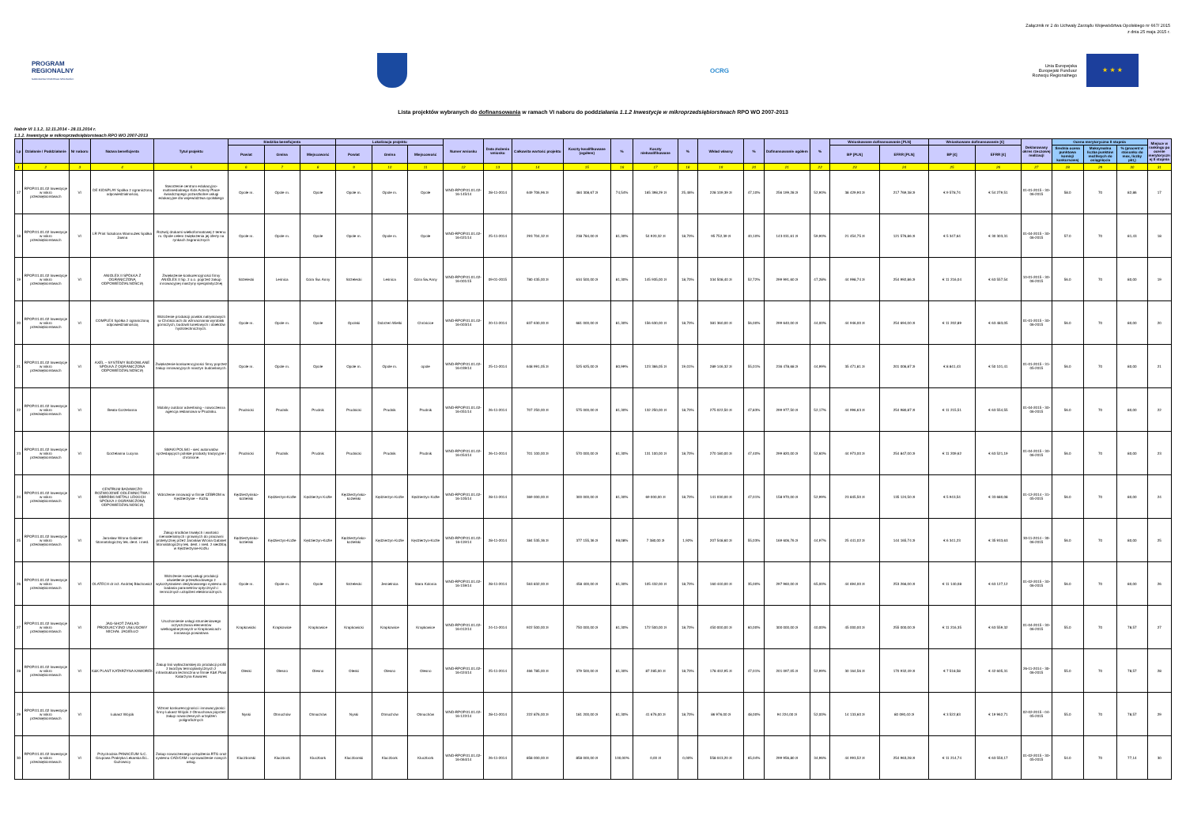Załącznik nr 2 do Uchwały Zarządu Województwa Opolskiego nr 667/ 2015
z dnia 25 maja 2015 r.
PROGRAM
REGIONALNY
NARODOWA STRATEGIA SPÓJNOŚCI
OCRG
Unia Europejska
Europejski Fundusz
Rozwoju Regionalnego
★ ★ ★
Lista projektów wybranych do dofinansowania w ramach VI naboru do poddziałania 1.1.2 Inwestycje w mikroprzedsiębiorstwach RPO WO 2007-2013
Nabór VI 1.1.2, 12.11.2014 - 28.11.2014 r.
1.1.2. Inwestycje w mikroprzedsiębiorstwach RPO WO 2007-2013
| Lp | Działanie / Poddziałanie | Nr naboru | Nazwa beneficjenta | Tytuł projektu | Siedziba beneficjenta | | | Lokalizacja projektu | | | Numer wniosku | Data złożenia wniosku | Całkowita wartość projektu | Koszty kwalifikowane (ogółem) | % | Koszty niekwalifikowane | % | Wkład własny | % | Dofinansowanie ogółem | % | Wnioskowane dofinansowanie [PLN] | | Wnioskowane dofinansowanie [€] | | Deklarowany okres rzeczowej realizacji | Ocena merytoryczna II stopnia | | | Miejsce w rankingu po ocenie merytorycznej II stopnia |
| --- | --- | --- | --- | --- | --- | --- | --- | --- | --- | --- | --- | --- | --- | --- | --- | --- | --- | --- | --- | --- | --- | --- | --- | --- | --- | --- | --- | --- | --- | --- |
| | | | | | Powiat | Gmina | Miejscowość | Powiat | Gmina | Miejscowość | | | | | | | | | | | | BP [PLN] | EFRR [PLN] | BP [€] | EFRR [€] | | Średnia ocena punktowa komisji konkursowej | Maksymalna liczba punktów możliwych do osiągnięcia | % (procent w stosunku do max, liczby pkt,) | |
| 1 | 2 | 3 | 4 | 5 | 6 | 7 | 8 | 9 | 10 | 11 | 12 | 13 | 14 | 15 | 16 | 17 | 18 | 19 | 20 | 21 | 22 | 23 | 24 | 25 | 26 | 27 | 28 | 29 | 30 | 31 |
| 17 | RPOP.01.01.02 Inwestycje w mikro przedsiębiorstwach | VI | DE KIDSPLAY Spółka z ograniczoną odpowiedzialnością | Stworzenie centrum edukacyjno-multimedialnego Kids Activity Place świadczącego pozaszkolne usługi edukacyjne dla województwa opolskiego | Opole m. | Opole m. | Opole | Opole m. | Opole m. | Opole | WND-RPOP.01.01.02-16-145/14 | 28-11-2014 | 649 706,96 zł | 484 308,67 zł | 74,54% | 165 398,29 zł | 25,46% | 228 109,39 zł | 47,10% | 256 199,28 zł | 52,90% | 38 429,90 zł | 217 769,38 zł | € 9 578,74 | € 54 279,51 | 01-01-2015 - 30-06-2015 | 58.0 | 70 | 82,86 | 17 |
| 18 | RPOP.01.01.02 Inwestycje w mikro przedsiębiorstwach | VI | LR Print Solutions Warmuzek Spółka Jawna | Rozwój drukarni wielkoformatowej z terenu m. Opole celem zwiększenia jej oferty na rynkach zagranicznych | Opole m. | Opole m. | Opole | Opole m. | Opole m. | Opole | WND-RPOP.01.01.02-16-021/14 | 25-11-2014 | 293 704,32 zł | 238 784,00 zł | 81,30% | 54 920,32 zł | 18,70% | 95 752,39 zł | 40,10% | 143 031,61 zł | 59,90% | 21 454,75 zł | 121 576,86 zł | € 5 347,64 | € 30 303,31 | 01-04-2015 - 30-06-2015 | 57.0 | 70 | 81,43 | 18 |
| 19 | RPOP.01.01.02 Inwestycje w mikro przedsiębiorstwach | VI | ANIOLEX II SPÓŁKA Z OGRANICZONĄ ODPOWIEDZIALNOŚCIĄ | Zwiększenie konkurencyjności firmy ANIOLEX II Sp. z o.o. poprzez zakup innowacyjnej maszyny specjalistycznej | Strzelecki | Leśnica | Góra Św. Anny | Strzelecki | Leśnica | Góra Św.Anny | WND-RPOP.01.01.02-16-001/15 | 09-01-2015 | 780 435,00 zł | 634 500,00 zł | 81,30% | 145 935,00 zł | 18,70% | 334 508,40 zł | 52,72% | 299 991,60 zł | 47,28% | 44 998,74 zł | 254 992,86 zł | € 11 216,04 | € 63 557,54 | 10-01-2015 - 30-06-2015 | 56.0 | 70 | 80,00 | 19 |
| 20 | RPOP.01.01.02 Inwestycje w mikro przedsiębiorstwach | VI | COMPLEX Spółka z ograniczoną odpowiedzialnością | Wdrożenie produkcji powłok natryskowych w Chróścicach do wzmacniania wyrobisk górniczych, budowli tunelowych i obiektów hydrotechnicznych. | Opole m. | Opole m. | Opole | Opolski | Dobrzeń Wielki | Chróścice | WND-RPOP.01.01.02-16-003/14 | 20-11-2014 | 837 630,00 zł | 681 000,00 zł | 81,30% | 156 630,00 zł | 18,70% | 381 360,00 zł | 56,00% | 299 640,00 zł | 44,00% | 44 946,00 zł | 254 694,00 zł | € 11 202,89 | € 63 483,05 | 01-01-2015 - 30-06-2015 | 56.0 | 70 | 80,00 | 20 |
| 21 | RPOP.01.01.02 Inwestycje w mikro przedsiębiorstwach | VI | AXEL – SYSTEMY BUDOWLANE SPÓŁKA Z OGRANICZONA ODPOWIEDZIALNOŚCIĄ | Zwiększenie konkurencyjności firmy poprzez zakup innowacyjnych maszyn budowlanych. | Opole m. | Opole m. | Opole | Opole m. | Opole m. | opole | WND-RPOP.01.01.02-16-039/14 | 25-11-2014 | 648 991,05 zł | 525 625,00 zł | 80,99% | 123 366,05 zł | 19,01% | 289 146,32 zł | 55,01% | 236 478,68 zł | 44,99% | 35 471,81 zł | 201 006,87 zł | € 8 841,43 | € 50 101,41 | 01-01-2015 - 31-05-2015 | 56.0 | 70 | 80,00 | 21 |
| 22 | RPOP.01.01.02 Inwestycje w mikro przedsiębiorstwach | VI | Beata Gorzelanna | Mobilny outdoor advertising - nowoczesna agencja reklamowa w Prudniku. | Prudnicki | Prudnik | Prudnik | Prudnicki | Prudnik | Prudnik | WND-RPOP.01.01.02-16-051/14 | 26-11-2014 | 707 250,00 zł | 575 000,00 zł | 81,30% | 132 250,00 zł | 18,70% | 275 022,50 zł | 47,83% | 299 977,50 zł | 52,17% | 44 996,63 zł | 254 980,87 zł | € 11 215,51 | € 63 554,55 | 01-04-2015 - 30-06-2015 | 56.0 | 70 | 80,00 | 22 |
| 23 | RPOP.01.01.02 Inwestycje w mikro przedsiębiorstwach | VI | Gorzelanna Lucyna | SMAKI POLSKI - sieć automatów sprzedających polskie produkty tradycyjne i chronione. | Prudnicki | Prudnik | Prudnik | Prudnicki | Prudnik | Prudnik | WND-RPOP.01.01.02-16-054/14 | 26-11-2014 | 701 100,00 zł | 570 000,00 zł | 81,30% | 131 100,00 zł | 18,70% | 270 180,00 zł | 47,40% | 299 820,00 zł | 52,60% | 44 973,00 zł | 254 847,00 zł | € 11 209,62 | € 63 521,19 | 01-04-2015 - 30-06-2015 | 56.0 | 70 | 80,00 | 23 |
| 24 | RPOP.01.01.02 Inwestycje w mikro przedsiębiorstwach | VI | CENTRUM BADAWCZO ROZWOJOWE ODLEWNICTWA I OBRÓBKI METALI LEKKICH SPÓŁKA z OGRANICZONĄ ODPOWIEDZIALNOŚCIĄ | Wdrożenie innowacji w firmie CEBROM w Kędzierzynie – Koźlu | Kędzierzyńsko-kozielski | Kędzierzyn-Koźle | Kędzierzyn Koźle | Kędzierzyńsko-kozielski | Kędzierzyn-Koźle | Kędzierzyn Koźle | WND-RPOP.01.01.02-16-105/14 | 28-11-2014 | 369 000,00 zł | 300 000,00 zł | 81,30% | 69 000,00 zł | 18,70% | 141 030,00 zł | 47,01% | 158 970,00 zł | 52,99% | 23 845,50 zł | 135 124,50 zł | € 5 943,54 | € 33 680,08 | 01-12-2014 - 31-05-2015 | 56.0 | 70 | 80,00 | 24 |
| 25 | RPOP.01.01.02 Inwestycje w mikro przedsiębiorstwach | VI | Jarosław Wrona Gabinet Stomatologiczny lek. dent. i med. | Zakup środków trwałych i wartości niematerialnych i prawnych do pracowni protetycznej przez Jarosław Wrona Gabinet Stomatologiczny lek. dent. i med. z siedzibą w Kędzierzynie-Koźlu | Kędzierzyńsko-kozielski | Kędzierzyn-Koźle | Kędzierzyn-Koźle | Kędzierzyńsko-kozielski | Kędzierzyn-Koźle | Kędzierzyn-Koźle | WND-RPOP.01.01.02-16-119/14 | 28-11-2014 | 384 535,36 zł | 377 155,36 zł | 98,08% | 7 380,00 zł | 1,92% | 207 548,60 zł | 55,03% | 169 606,76 zł | 44,97% | 25 441,02 zł | 144 165,74 zł | € 6 341,23 | € 35 933,63 | 30-11-2014 - 30-06-2015 | 56.0 | 70 | 80,00 | 25 |
| 26 | RPOP.01.01.02 Inwestycje w mikro przedsiębiorstwach | VI | OLATECH dr inż. Andrzej Błachowicz | Wdrożenie nowej usługi produkcji oświetlenie przeszkodowego z wykorzystaniem dedykowanego systemu do badania parametrów optycznych i termicznych urządzeń elektronicznych. | Opole m. | Opole m. | Opole | Strzelecki | Jemielnica | Stara Kolonia | WND-RPOP.01.01.02-16-159/14 | 28-11-2014 | 563 832,00 zł | 458 400,00 zł | 81,30% | 105 432,00 zł | 18,70% | 160 440,00 zł | 35,00% | 297 960,00 zł | 65,00% | 44 694,00 zł | 253 266,00 zł | € 11 140,08 | € 63 127,12 | 01-02-2015 - 30-06-2015 | 56.0 | 70 | 80,00 | 26 |
| 27 | RPOP.01.01.02 Inwestycje w mikro przedsiębiorstwach | VI | JAG-SHOT ZAKŁAD PRODUKCYJNO USŁUGOWY MICHAŁ JAGIEŁŁO | Uruchomienie usługi strumieniowego oczyszczania elementów wielkogabarytowych w Krapkowicach-innowacja powiatowa | Krapkowicki | Krapkowice | Krapkowice | Krapkowicki | Krapkowice | Krapkowice | WND-RPOP.01.01.02-16-012/14 | 24-11-2014 | 922 500,00 zł | 750 000,00 zł | 81,30% | 172 500,00 zł | 18,70% | 450 000,00 zł | 60,00% | 300 000,00 zł | 40,00% | 45 000,00 zł | 255 000,00 zł | € 11 216,35 | € 63 559,32 | 01-04-2015 - 30-06-2015 | 55.0 | 70 | 78,57 | 27 |
| 28 | RPOP.01.01.02 Inwestycje w mikro przedsiębiorstwach | VI | K&K PLAST KATARZYNA KAWOREK | Zakup linii wytłaczarskiej do produkcji profili z tworzyw termoplastycznych z infrastruktura techniczna w firmie K&K Plast Katarzyna Kaworek | Oleski | Olesno | Olesno | Oleski | Olesno | Olesno | WND-RPOP.01.01.02-16-024/14 | 25-11-2014 | 466 785,00 zł | 379 500,00 zł | 81,30% | 87 285,00 zł | 18,70% | 178 402,95 zł | 47,01% | 201 097,05 zł | 52,99% | 30 164,56 zł | 170 932,49 zł | € 7 518,58 | € 42 605,31 | 26-11-2014 - 30-06-2015 | 55.0 | 70 | 78,57 | 28 |
| 29 | RPOP.01.01.02 Inwestycje w mikro przedsiębiorstwach | VI | Łukasz Wójcik | Wzrost konkurencyjności i innowacyjności firmy Łukasz Wójcik z Otmuchowa poprzez zakup nowoczesnych urządzeń poligraficznych | Nyski | Otmuchów | Otmuchów | Nyski | Otmuchów | Otmuchów | WND-RPOP.01.01.02-16-122/14 | 28-11-2014 | 222 876,00 zł | 181 200,00 zł | 81,30% | 41 676,00 zł | 18,70% | 86 976,00 zł | 48,00% | 94 224,00 zł | 52,00% | 14 133,60 zł | 80 090,40 zł | € 3 522,83 | € 19 962,71 | 02-02-2015 - 04-05-2015 | 55.0 | 70 | 78,57 | 29 |
| 30 | RPOP.01.01.02 Inwestycje w mikro przedsiębiorstwach | VI | Przychodnia PANACEUM S.C. Grupowa Praktyka Lekarska B.L. Guzowscy | Zakup nowoczesnego urządzenia RTG oraz systemu CAD/CAM i wprowadzenie nowych usług. | Kluczborski | Kluczbork | Kluczbork | Kluczborski | Kluczbork | Kluczbork | WND-RPOP.01.01.02-16-064/14 | 26-11-2014 | 858 000,00 zł | 858 000,00 zł | 100,00% | 0,00 zł | 0,00% | 558 043,20 zł | 65,04% | 299 956,80 zł | 34,96% | 44 993,52 zł | 254 963,28 zł | € 11 214,74 | € 63 550,17 | 01-02-2015 - 30-05-2015 | 54.0 | 70 | 77,14 | 30 |